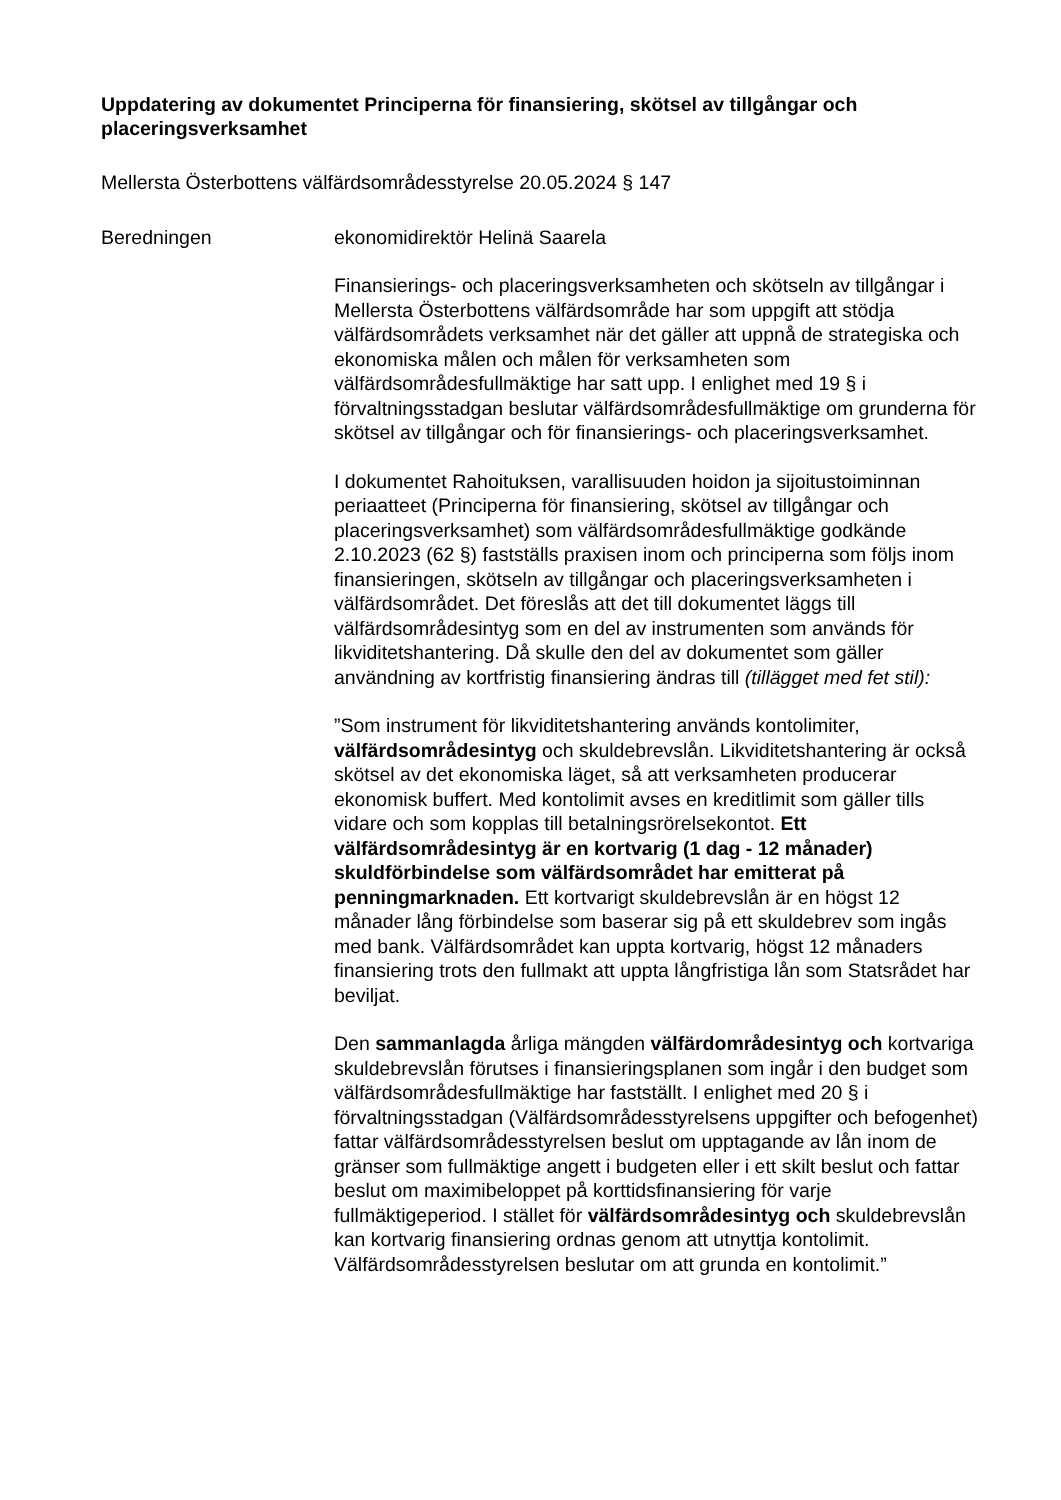Uppdatering av dokumentet Principerna för finansiering, skötsel av tillgångar och placeringsverksamhet
Mellersta Österbottens välfärdsområdesstyrelse 20.05.2024 § 147
Beredningen ekonomidirektör Helinä Saarela
Finansierings- och placeringsverksamheten och skötseln av tillgångar i Mellersta Österbottens välfärdsområde har som uppgift att stödja välfärdsområdets verksamhet när det gäller att uppnå de strategiska och ekonomiska målen och målen för verksamheten som välfärdsområdesfullmäktige har satt upp. I enlighet med 19 § i förvaltningsstadgan beslutar välfärdsområdesfullmäktige om grunderna för skötsel av tillgångar och för finansierings- och placeringsverksamhet.
I dokumentet Rahoituksen, varallisuuden hoidon ja sijoitustoiminnan periaatteet (Principerna för finansiering, skötsel av tillgångar och placeringsverksamhet) som välfärdsområdesfullmäktige godkände 2.10.2023 (62 §) fastställs praxisen inom och principerna som följs inom finansieringen, skötseln av tillgångar och placeringsverksamheten i välfärdsområdet. Det föreslås att det till dokumentet läggs till välfärdsområdesintyg som en del av instrumenten som används för likviditetshantering. Då skulle den del av dokumentet som gäller användning av kortfristig finansiering ändras till (tillägget med fet stil):
”Som instrument för likviditetshantering används kontolimiter, välfärdsområdesintyg och skuldebrevslån. Likviditetshantering är också skötsel av det ekonomiska läget, så att verksamheten producerar ekonomisk buffert. Med kontolimit avses en kreditlimit som gäller tills vidare och som kopplas till betalningsrörelsekontot. Ett välfärdsområdesintyg är en kortvarig (1 dag - 12 månader) skuldförbindelse som välfärdsområdet har emitterat på penningmarknaden. Ett kortvarigt skuldebrevslån är en högst 12 månader lång förbindelse som baserar sig på ett skuldebrev som ingås med bank. Välfärdsområdet kan uppta kortvarig, högst 12 månaders finansiering trots den fullmakt att uppta långfristiga lån som Statsrådet har beviljat.
Den sammanlagda årliga mängden välfärdområdesintyg och kortvariga skuldebrevslån förutses i finansieringsplanen som ingår i den budget som välfärdsområdesfullmäktige har fastställt. I enlighet med 20 § i förvaltningsstadgan (Välfärdsområdesstyrelsens uppgifter och befogenhet) fattar välfärdsområdesstyrelsen beslut om upptagande av lån inom de gränser som fullmäktige angett i budgeten eller i ett skilt beslut och fattar beslut om maximibeloppet på korttidsfinansiering för varje fullmäktigeperiod. I stället för välfärdsområdesintyg och skuldebrevslån kan kortvarig finansiering ordnas genom att utnyttja kontolimit. Välfärdsområdesstyrelsen beslutar om att grunda en kontolimit.”